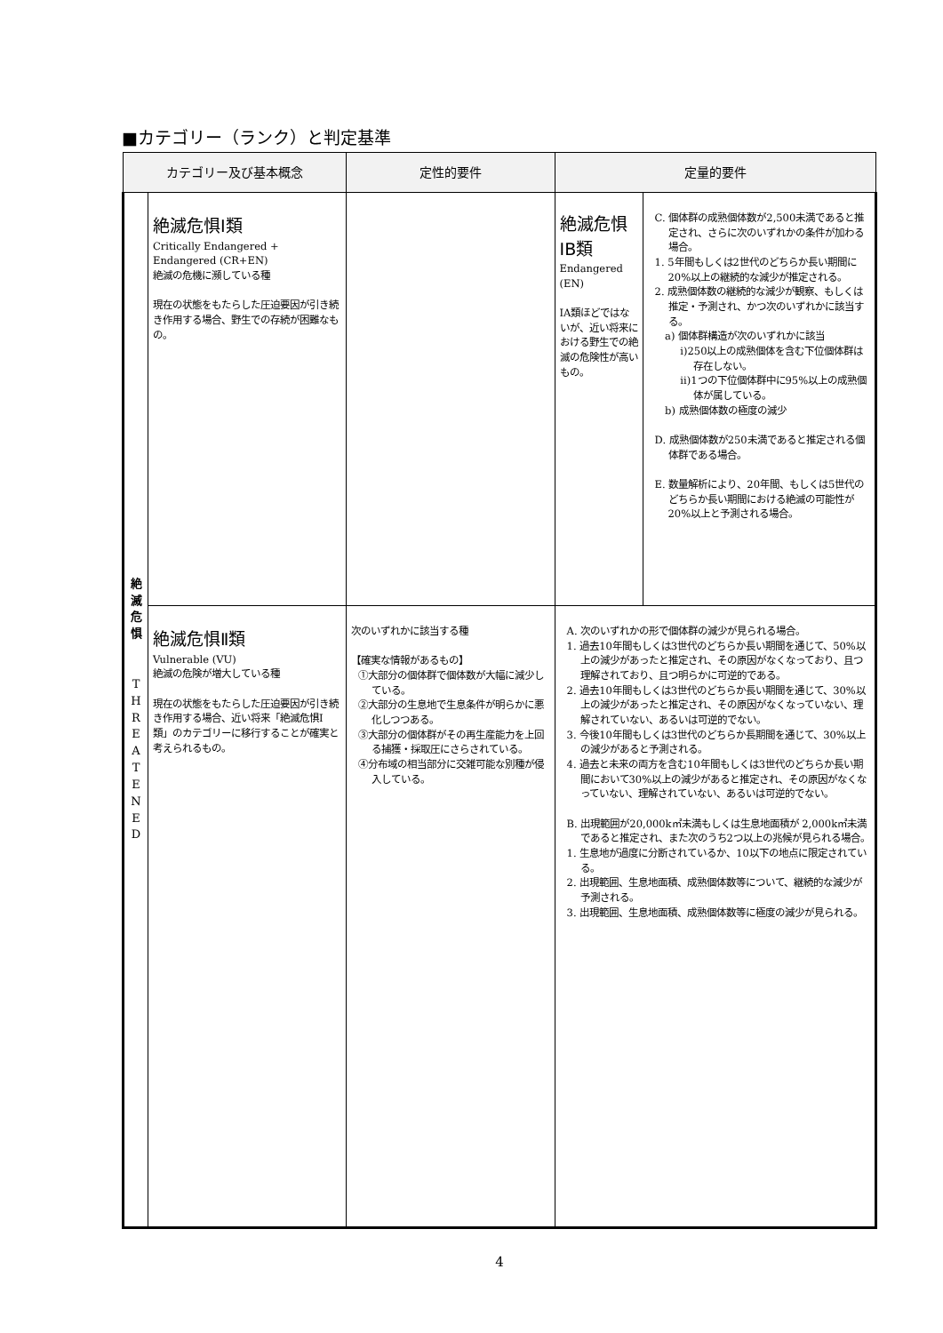■カテゴリー（ランク）と判定基準
| カテゴリー及び基本概念 | | 定性的要件 | 定量的要件 | |
| --- | --- | --- | --- | --- |
| 絶 滅 危 惧 T H R E A T E N E D | 絶滅危惧Ⅰ類 Critically Endangered + Endangered (CR+EN) 絶滅の危機に瀕している種 現在の状態をもたらした圧迫要因が引き続き作用する場合、野生での存続が困難なもの。 | | 絶滅危惧ⅠB類 Endangered (EN) ⅠA類ほどではないが、近い将来における野生での絶滅の危険性が高いもの。 | C. 個体群の成熟個体数が2,500未満であると推定され、さらに次のいずれかの条件が加わる場合。 1. 5年間もしくは2世代のどちらか長い期間に20%以上の継続的な減少が推定される。 2. 成熟個体数の継続的な減少が観察、もしくは推定・予測され、かつ次のいずれかに該当する。 a) 個体群構造が次のいずれかに該当 i)250以上の成熟個体を含む下位個体群は存在しない。 ii)1つの下位個体群中に95%以上の成熟個体が属している。 b) 成熟個体数の極度の減少 D. 成熟個体数が250未満であると推定される個体群である場合。 E. 数量解析により、20年間、もしくは5世代のどちらか長い期間における絶滅の可能性が20%以上と予測される場合。 |
| | 絶滅危惧Ⅱ類 Vulnerable (VU) 絶滅の危険が増大している種 現在の状態をもたらした圧迫要因が引き続き作用する場合、近い将来「絶滅危惧Ⅰ類」のカテゴリーに移行することが確実と考えられるもの。 | 次のいずれかに該当する種 【確実な情報があるもの】 ①大部分の個体群で個体数が大幅に減少している。 ②大部分の生息地で生息条件が明らかに悪化しつつある。 ③大部分の個体群がその再生産能力を上回る捕獲・採取圧にさらされている。 ④分布域の相当部分に交雑可能な別種が侵入している。 | A. 次のいずれかの形で個体群の減少が見られる場合。 1. 過去10年間もしくは3世代のどちらか長い期間を通じて、50%以上の減少があったと推定され、その原因がなくなっており、且つ理解されており、且つ明らかに可逆的である。 2. 過去10年間もしくは3世代のどちらか長い期間を通じて、30%以上の減少があったと推定され、その原因がなくなっていない、理解されていない、あるいは可逆的でない。 3. 今後10年間もしくは3世代のどちらか長期間を通じて、30%以上の減少があると予測される。 4. 過去と未来の両方を含む10年間もしくは3世代のどちらか長い期間において30%以上の減少があると推定され、その原因がなくなっていない、理解されていない、あるいは可逆的でない。 B. 出現範囲が20,000k㎡未満もしくは生息地面積が 2,000k㎡未満であると推定され、また次のうち2つ以上の兆候が見られる場合。 1. 生息地が過度に分断されているか、10以下の地点に限定されている。 2. 出現範囲、生息地面積、成熟個体数等について、継続的な減少が予測される。 3. 出現範囲、生息地面積、成熟個体数等に極度の減少が見られる。 | |
4